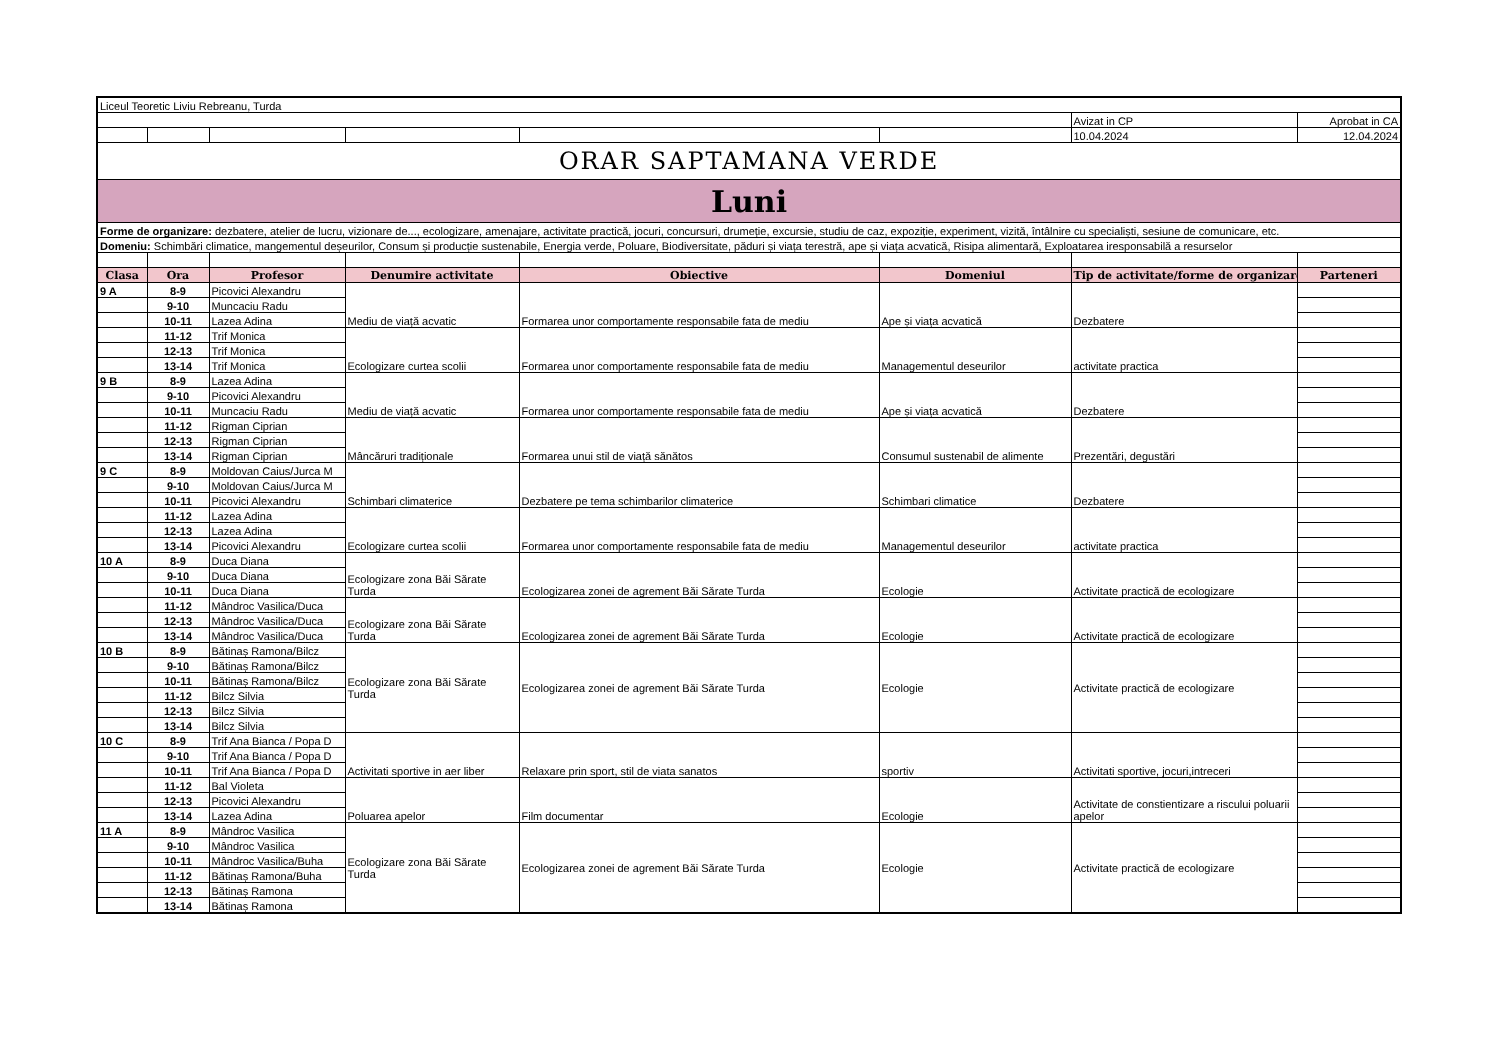| Liceul Teoretic Liviu Rebreanu, Turda | | | | | | | |
| | | | | | | Avizat in CP | Aprobat in CA |
| | | | | | | 10.04.2024 | 12.04.2024 |
| ORAR SAPTAMANA VERDE | | | | | | | |
| Luni | | | | | | | |
| Forme de organizare: dezbatere, atelier de lucru, vizionare de..., ecologizare, amenajare, activitate practică, jocuri, concursuri, drumeție, excursie, studiu de caz, expoziție, experiment, vizită, întâlnire cu specialiști, sesiune de comunicare, etc. | | | | | | | |
| Domeniu: Schimbări climatice, mangementul deșeurilor, Consum și producție sustenabile, Energia verde, Poluare, Biodiversitate, păduri și viața terestră, ape și viața acvatică, Risipa alimentară, Exploatarea iresponsabilă a resurselor | | | | | | | |
| Clasa | Ora | Profesor | Denumire activitate | Obiective | Domeniul | Tip de activitate/forme de organizare | Parteneri |
| 9 A | 8-9 | Picovici Alexandru | Mediu de viață acvatic | Formarea unor comportamente responsabile fata de mediu | Ape și viața acvatică | Dezbatere | |
| | 9-10 | Muncaciu Radu | | | | | |
| | 10-11 | Lazea Adina | | | | | |
| | 11-12 | Trif Monica | Ecologizare curtea scolii | Formarea unor comportamente responsabile fata de mediu | Managementul deseurilor | activitate practica | |
| | 12-13 | Trif Monica | | | | | |
| | 13-14 | Trif Monica | | | | | |
| 9 B | 8-9 | Lazea Adina | Mediu de viață acvatic | Formarea unor comportamente responsabile fata de mediu | Ape și viața acvatică | Dezbatere | |
| | 9-10 | Picovici Alexandru | | | | | |
| | 10-11 | Muncaciu Radu | | | | | |
| | 11-12 | Rigman Ciprian | Mâncăruri tradiționale | Formarea unui stil de viață sănătos | Consumul sustenabil de alimente | Prezentări, degustări | |
| | 12-13 | Rigman Ciprian | | | | | |
| | 13-14 | Rigman Ciprian | | | | | |
| 9 C | 8-9 | Moldovan Caius/Jurca M | Schimbari climaterice | Dezbatere pe tema schimbarilor climaterice | Schimbari climatice | Dezbatere | |
| | 9-10 | Moldovan Caius/Jurca M | | | | | |
| | 10-11 | Picovici Alexandru | | | | | |
| | 11-12 | Lazea Adina | Ecologizare curtea scolii | Formarea unor comportamente responsabile fata de mediu | Managementul deseurilor | activitate practica | |
| | 12-13 | Lazea Adina | | | | | |
| | 13-14 | Picovici Alexandru | | | | | |
| 10 A | 8-9 | Duca Diana | Ecologizare zona Băi Sărate Turda | Ecologizarea zonei de agrement Băi Sărate Turda | Ecologie | Activitate practică de ecologizare | |
| | 9-10 | Duca Diana | | | | | |
| | 10-11 | Duca Diana | | | | | |
| | 11-12 | Mândroc Vasilica/Duca | Ecologizare zona Băi Sărate Turda | Ecologizarea zonei de agrement Băi Sărate Turda | Ecologie | Activitate practică de ecologizare | |
| | 12-13 | Mândroc Vasilica/Duca | | | | | |
| | 13-14 | Mândroc Vasilica/Duca | | | | | |
| 10 B | 8-9 | Bătinaș Ramona/Bilcz | Ecologizare zona Băi Sărate Turda | Ecologizarea zonei de agrement Băi Sărate Turda | Ecologie | Activitate practică de ecologizare | |
| | 9-10 | Bătinaș Ramona/Bilcz | | | | | |
| | 10-11 | Bătinaș Ramona/Bilcz | | | | | |
| | 11-12 | Bilcz Silvia | | | | | |
| | 12-13 | Bilcz Silvia | | | | | |
| | 13-14 | Bilcz Silvia | | | | | |
| 10 C | 8-9 | Trif Ana Bianca / Popa D | Activitati sportive in aer liber | Relaxare prin sport, stil de viata sanatos | sportiv | Activitati sportive, jocuri,intreceri | |
| | 9-10 | Trif Ana Bianca / Popa D | | | | | |
| | 10-11 | Trif Ana Bianca / Popa D | | | | | |
| | 11-12 | Bal Violeta | Poluarea apelor | Film documentar | Ecologie | Activitate de constientizare a riscului poluarii apelor | |
| | 12-13 | Picovici Alexandru | | | | | |
| | 13-14 | Lazea Adina | | | | | |
| 11 A | 8-9 | Mândroc Vasilica | Ecologizare zona Băi Sărate Turda | Ecologizarea zonei de agrement Băi Sărate Turda | Ecologie | Activitate practică de ecologizare | |
| | 9-10 | Mândroc Vasilica | | | | | |
| | 10-11 | Mândroc Vasilica/Buha | | | | | |
| | 11-12 | Bătinaș Ramona/Buha | | | | | |
| | 12-13 | Bătinaș Ramona | | | | | |
| | 13-14 | Bătinaș Ramona | | | | | |